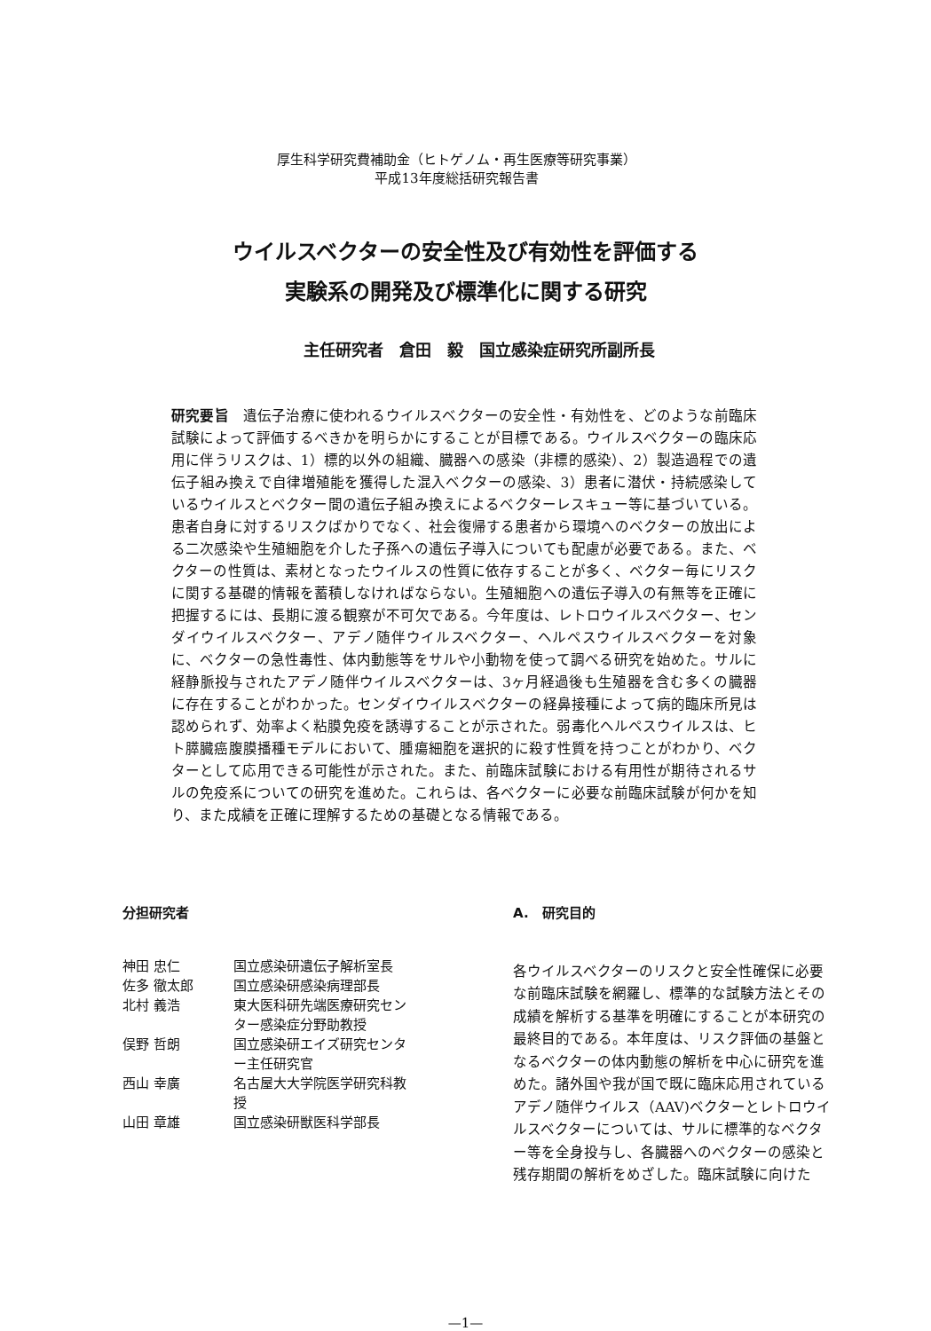厚生科学研究費補助金（ヒトゲノム・再生医療等研究事業）
平成13年度総括研究報告書
ウイルスベクターの安全性及び有効性を評価する
実験系の開発及び標準化に関する研究
主任研究者　倉田　毅　国立感染症研究所副所長
研究要旨　遺伝子治療に使われるウイルスベクターの安全性・有効性を、どのような前臨床試験によって評価するべきかを明らかにすることが目標である。ウイルスベクターの臨床応用に伴うリスクは、1）標的以外の組織、臓器への感染（非標的感染）、2）製造過程での遺伝子組み換えで自律増殖能を獲得した混入ベクターの感染、3）患者に潜伏・持続感染しているウイルスとベクター間の遺伝子組み換えによるベクターレスキュー等に基づいている。患者自身に対するリスクばかりでなく、社会復帰する患者から環境へのベクターの放出による二次感染や生殖細胞を介した子孫への遺伝子導入についても配慮が必要である。また、ベクターの性質は、素材となったウイルスの性質に依存することが多く、ベクター毎にリスクに関する基礎的情報を蓄積しなければならない。生殖細胞への遺伝子導入の有無等を正確に把握するには、長期に渡る観察が不可欠である。今年度は、レトロウイルスベクター、センダイウイルスベクター、アデノ随伴ウイルスベクター、ヘルペスウイルスベクターを対象に、ベクターの急性毒性、体内動態等をサルや小動物を使って調べる研究を始めた。サルに経静脈投与されたアデノ随伴ウイルスベクターは、3ヶ月経過後も生殖器を含む多くの臓器に存在することがわかった。センダイウイルスベクターの経鼻接種によって病的臨床所見は認められず、効率よく粘膜免疫を誘導することが示された。弱毒化ヘルペスウイルスは、ヒト膵臓癌腹膜播種モデルにおいて、腫瘍細胞を選択的に殺す性質を持つことがわかり、ベクターとして応用できる可能性が示された。また、前臨床試験における有用性が期待されるサルの免疫系についての研究を進めた。これらは、各ベクターに必要な前臨床試験が何かを知り、また成績を正確に理解するための基礎となる情報である。
分担研究者
| 神田 忠仁 | 国立感染研遺伝子解析室長 |
| 佐多 徹太郎 | 国立感染研感染病理部長 |
| 北村 義浩 | 東大医科研先端医療研究セン ター感染症分野助教授 |
| 俣野 哲朗 | 国立感染研エイズ研究センタ ー主任研究官 |
| 西山 幸廣 | 名古屋大大学院医学研究科教 授 |
| 山田 章雄 | 国立感染研獣医科学部長 |
A.　研究目的
各ウイルスベクターのリスクと安全性確保に必要な前臨床試験を網羅し、標準的な試験方法とその成績を解析する基準を明確にすることが本研究の最終目的である。本年度は、リスク評価の基盤となるベクターの体内動態の解析を中心に研究を進めた。諸外国や我が国で既に臨床応用されているアデノ随伴ウイルス（AAV)ベクターとレトロウイルスベクターについては、サルに標準的なベクター等を全身投与し、各臓器へのベクターの感染と残存期間の解析をめざした。臨床試験に向けた
—1—